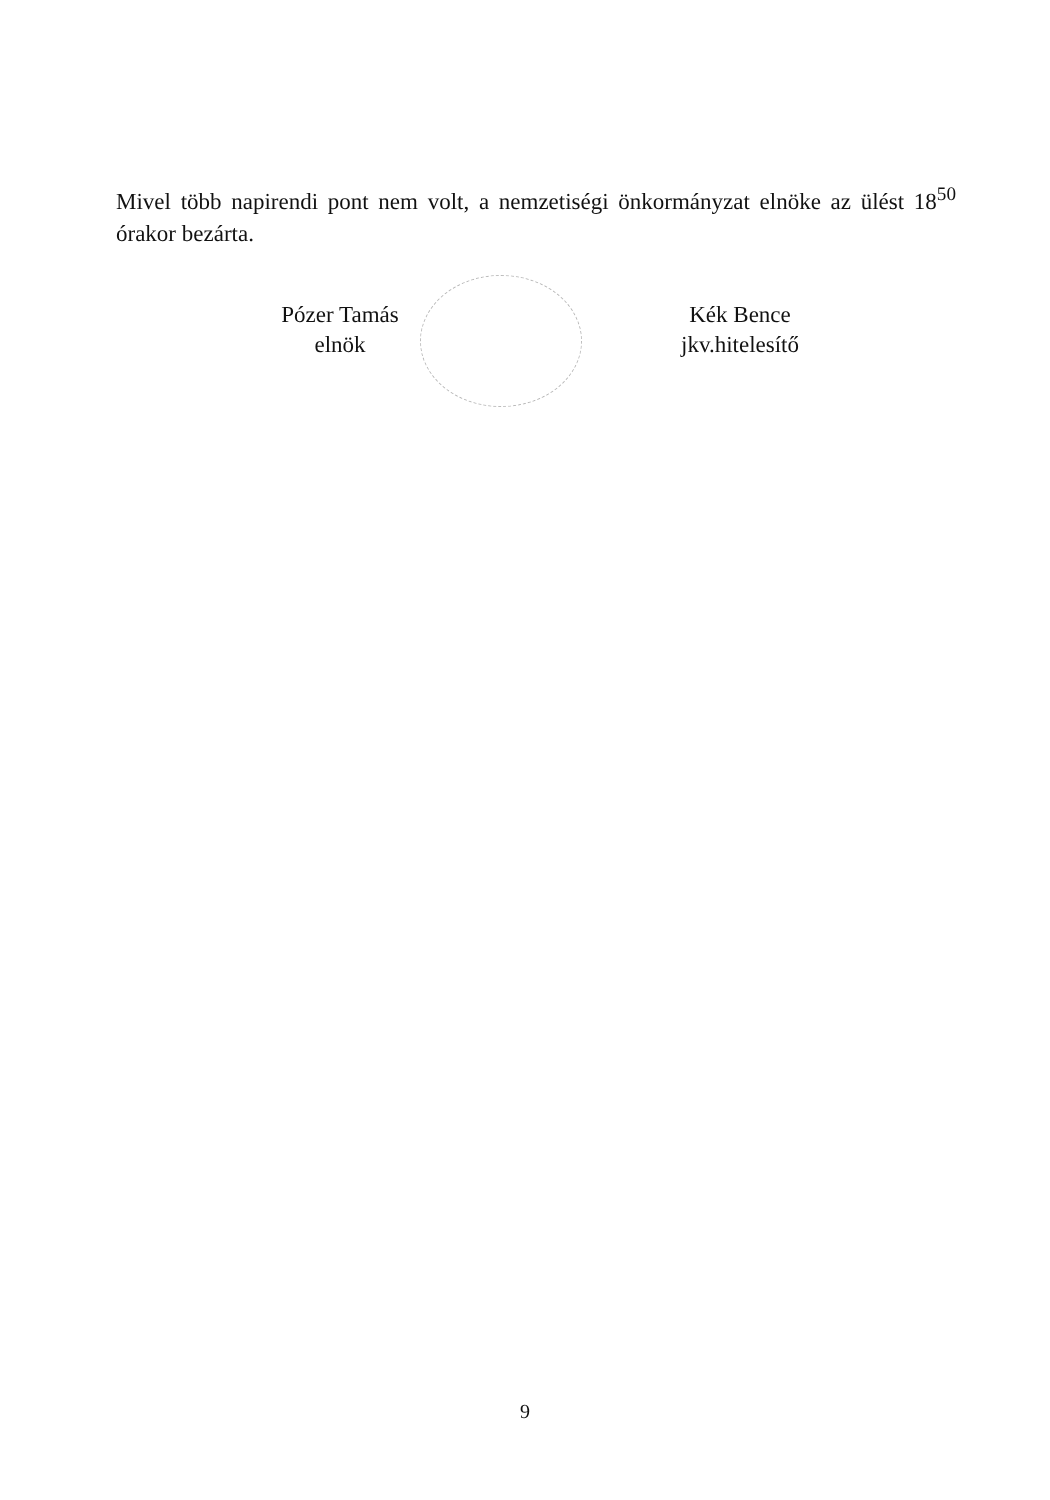Mivel több napirendi pont nem volt, a nemzetiségi önkormányzat elnöke az ülést 18<sup>50</sup> órakor bezárta.
Pózer Tamás
elnök
Kék Bence
jkv.hitelesítő
9